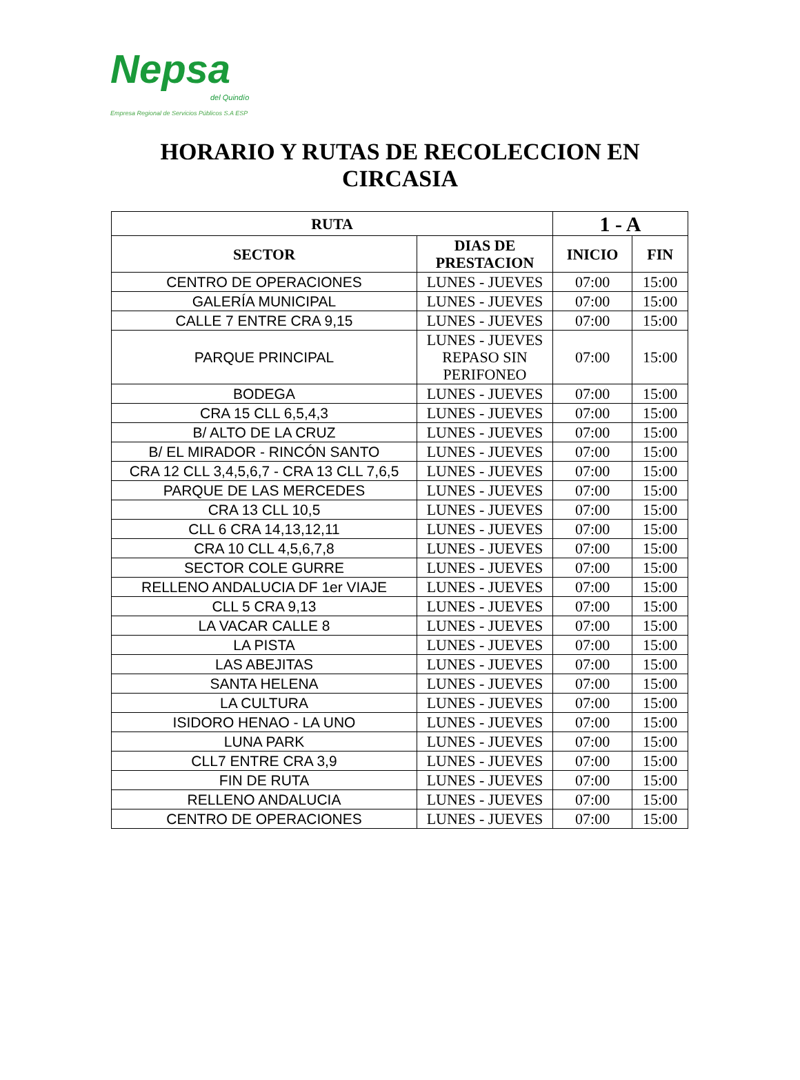Nepsa
del Quindío
Empresa Regional de Servicios Públicos S.A ESP
HORARIO Y RUTAS DE RECOLECCION EN
CIRCASIA
| RUTA | | 1 - A | |
| --- | --- | --- | --- |
| SECTOR | DIAS DE PRESTACION | INICIO | FIN |
| CENTRO DE OPERACIONES | LUNES - JUEVES | 07:00 | 15:00 |
| GALERÍA MUNICIPAL | LUNES - JUEVES | 07:00 | 15:00 |
| CALLE 7 ENTRE CRA 9,15 | LUNES - JUEVES | 07:00 | 15:00 |
| PARQUE PRINCIPAL | LUNES - JUEVES REPASO SIN PERIFONEO | 07:00 | 15:00 |
| BODEGA | LUNES - JUEVES | 07:00 | 15:00 |
| CRA 15 CLL 6,5,4,3 | LUNES - JUEVES | 07:00 | 15:00 |
| B/ ALTO DE LA CRUZ | LUNES - JUEVES | 07:00 | 15:00 |
| B/ EL MIRADOR - RINCÓN SANTO | LUNES - JUEVES | 07:00 | 15:00 |
| CRA 12 CLL 3,4,5,6,7 - CRA 13 CLL 7,6,5 | LUNES - JUEVES | 07:00 | 15:00 |
| PARQUE DE LAS MERCEDES | LUNES - JUEVES | 07:00 | 15:00 |
| CRA 13 CLL 10,5 | LUNES - JUEVES | 07:00 | 15:00 |
| CLL 6 CRA 14,13,12,11 | LUNES - JUEVES | 07:00 | 15:00 |
| CRA 10 CLL 4,5,6,7,8 | LUNES - JUEVES | 07:00 | 15:00 |
| SECTOR COLE GURRE | LUNES - JUEVES | 07:00 | 15:00 |
| RELLENO ANDALUCIA DF 1er VIAJE | LUNES - JUEVES | 07:00 | 15:00 |
| CLL 5 CRA 9,13 | LUNES - JUEVES | 07:00 | 15:00 |
| LA VACAR CALLE 8 | LUNES - JUEVES | 07:00 | 15:00 |
| LA PISTA | LUNES - JUEVES | 07:00 | 15:00 |
| LAS ABEJITAS | LUNES - JUEVES | 07:00 | 15:00 |
| SANTA HELENA | LUNES - JUEVES | 07:00 | 15:00 |
| LA CULTURA | LUNES - JUEVES | 07:00 | 15:00 |
| ISIDORO HENAO - LA UNO | LUNES - JUEVES | 07:00 | 15:00 |
| LUNA PARK | LUNES - JUEVES | 07:00 | 15:00 |
| CLL7 ENTRE CRA 3,9 | LUNES - JUEVES | 07:00 | 15:00 |
| FIN DE RUTA | LUNES - JUEVES | 07:00 | 15:00 |
| RELLENO ANDALUCIA | LUNES - JUEVES | 07:00 | 15:00 |
| CENTRO DE OPERACIONES | LUNES - JUEVES | 07:00 | 15:00 |